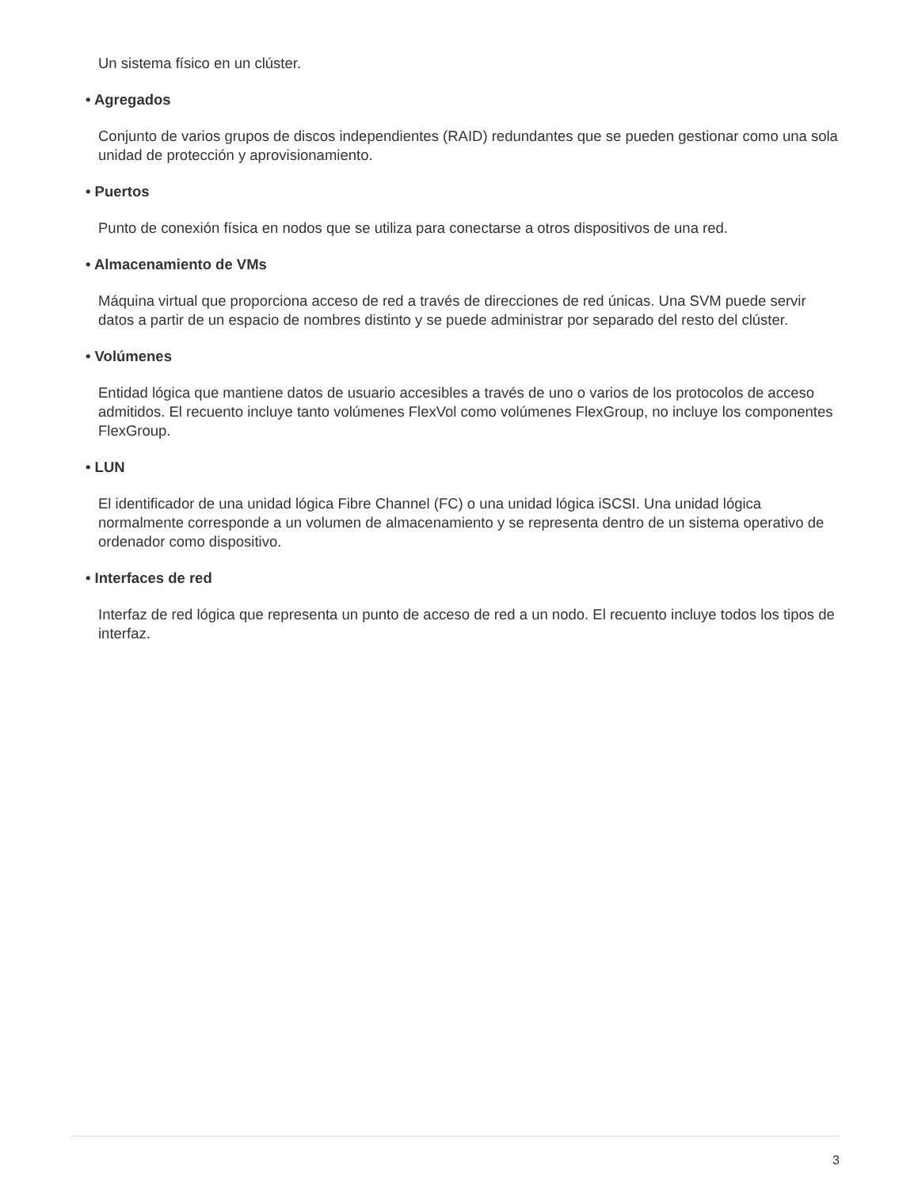Un sistema físico en un clúster.
• Agregados
Conjunto de varios grupos de discos independientes (RAID) redundantes que se pueden gestionar como una sola unidad de protección y aprovisionamiento.
• Puertos
Punto de conexión física en nodos que se utiliza para conectarse a otros dispositivos de una red.
• Almacenamiento de VMs
Máquina virtual que proporciona acceso de red a través de direcciones de red únicas. Una SVM puede servir datos a partir de un espacio de nombres distinto y se puede administrar por separado del resto del clúster.
• Volúmenes
Entidad lógica que mantiene datos de usuario accesibles a través de uno o varios de los protocolos de acceso admitidos. El recuento incluye tanto volúmenes FlexVol como volúmenes FlexGroup, no incluye los componentes FlexGroup.
• LUN
El identificador de una unidad lógica Fibre Channel (FC) o una unidad lógica iSCSI. Una unidad lógica normalmente corresponde a un volumen de almacenamiento y se representa dentro de un sistema operativo de ordenador como dispositivo.
• Interfaces de red
Interfaz de red lógica que representa un punto de acceso de red a un nodo. El recuento incluye todos los tipos de interfaz.
3